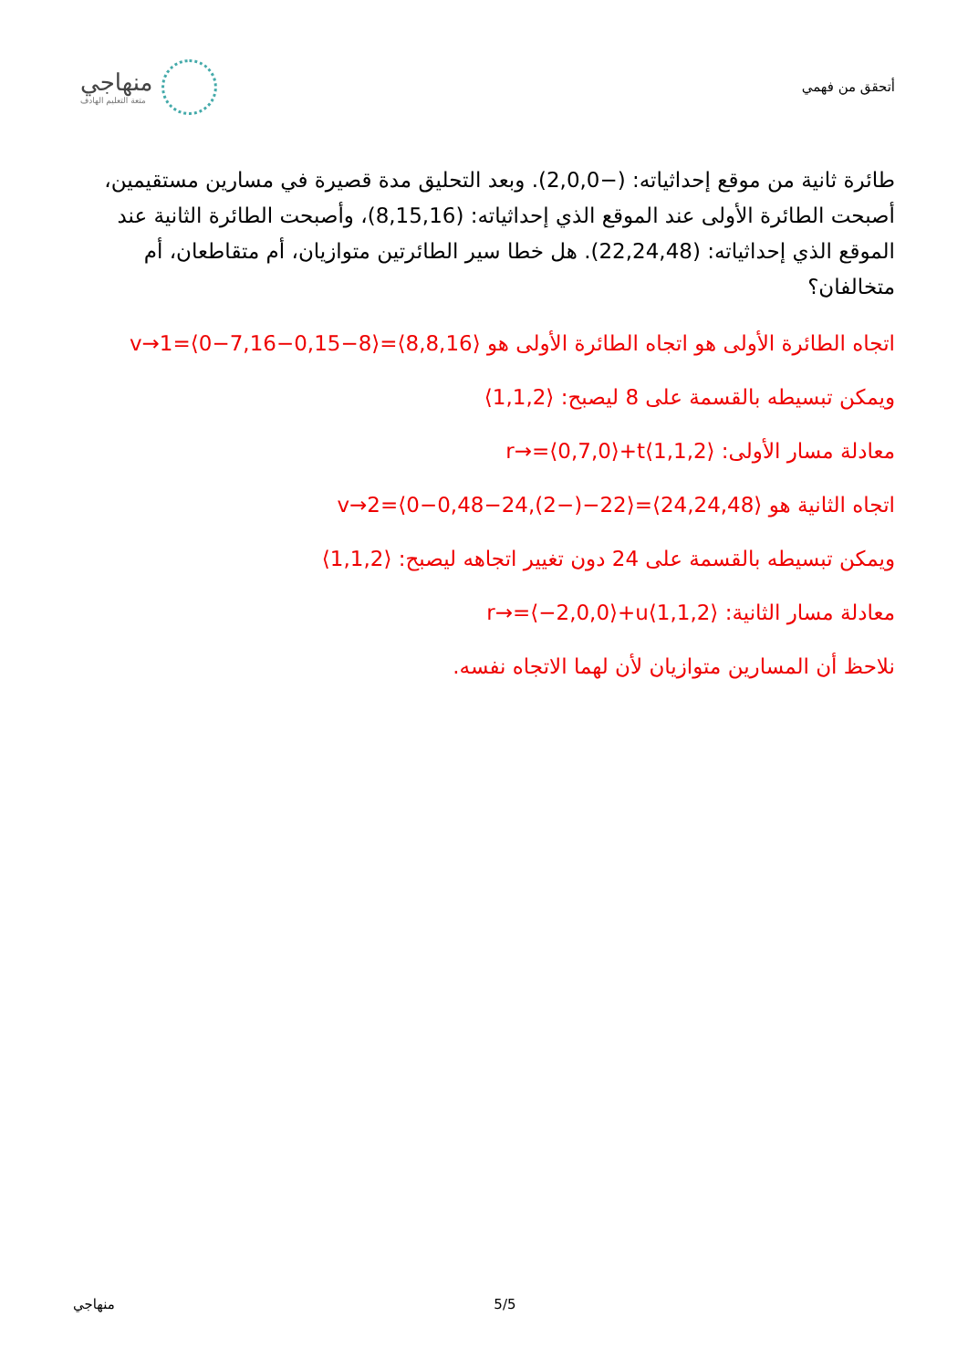منهاجي
متعة التعليم الهادف
أتحقق من فهمي
طائرة ثانية من موقع إحداثياته: (−2,0,0). وبعد التحليق مدة قصيرة في مسارين مستقيمين، أصبحت الطائرة الأولى عند الموقع الذي إحداثياته: (8,15,16)، وأصبحت الطائرة الثانية عند الموقع الذي إحداثياته: (22,24,48). هل خطا سير الطائرتين متوازيان، أم متقاطعان، أم متخالفان؟
اتجاه الطائرة الأولى هو اتجاه الطائرة الأولى هو ⟨8,8,16⟩=⟨8−0,15−7,16−0⟩=v→1
ويمكن تبسيطه بالقسمة على 8 ليصبح: ⟨1,1,2⟩
معادلة مسار الأولى: r→=⟨0,7,0⟩+t⟨1,1,2⟩
اتجاه الثانية هو ⟨24,24,48⟩=⟨22−(−2),24−0,48−0⟩=v→2
ويمكن تبسيطه بالقسمة على 24 دون تغيير اتجاهه ليصبح: ⟨1,1,2⟩
معادلة مسار الثانية: r→=⟨−2,0,0⟩+u⟨1,1,2⟩
نلاحظ أن المسارين متوازيان لأن لهما الاتجاه نفسه.
منهاجي 5/5